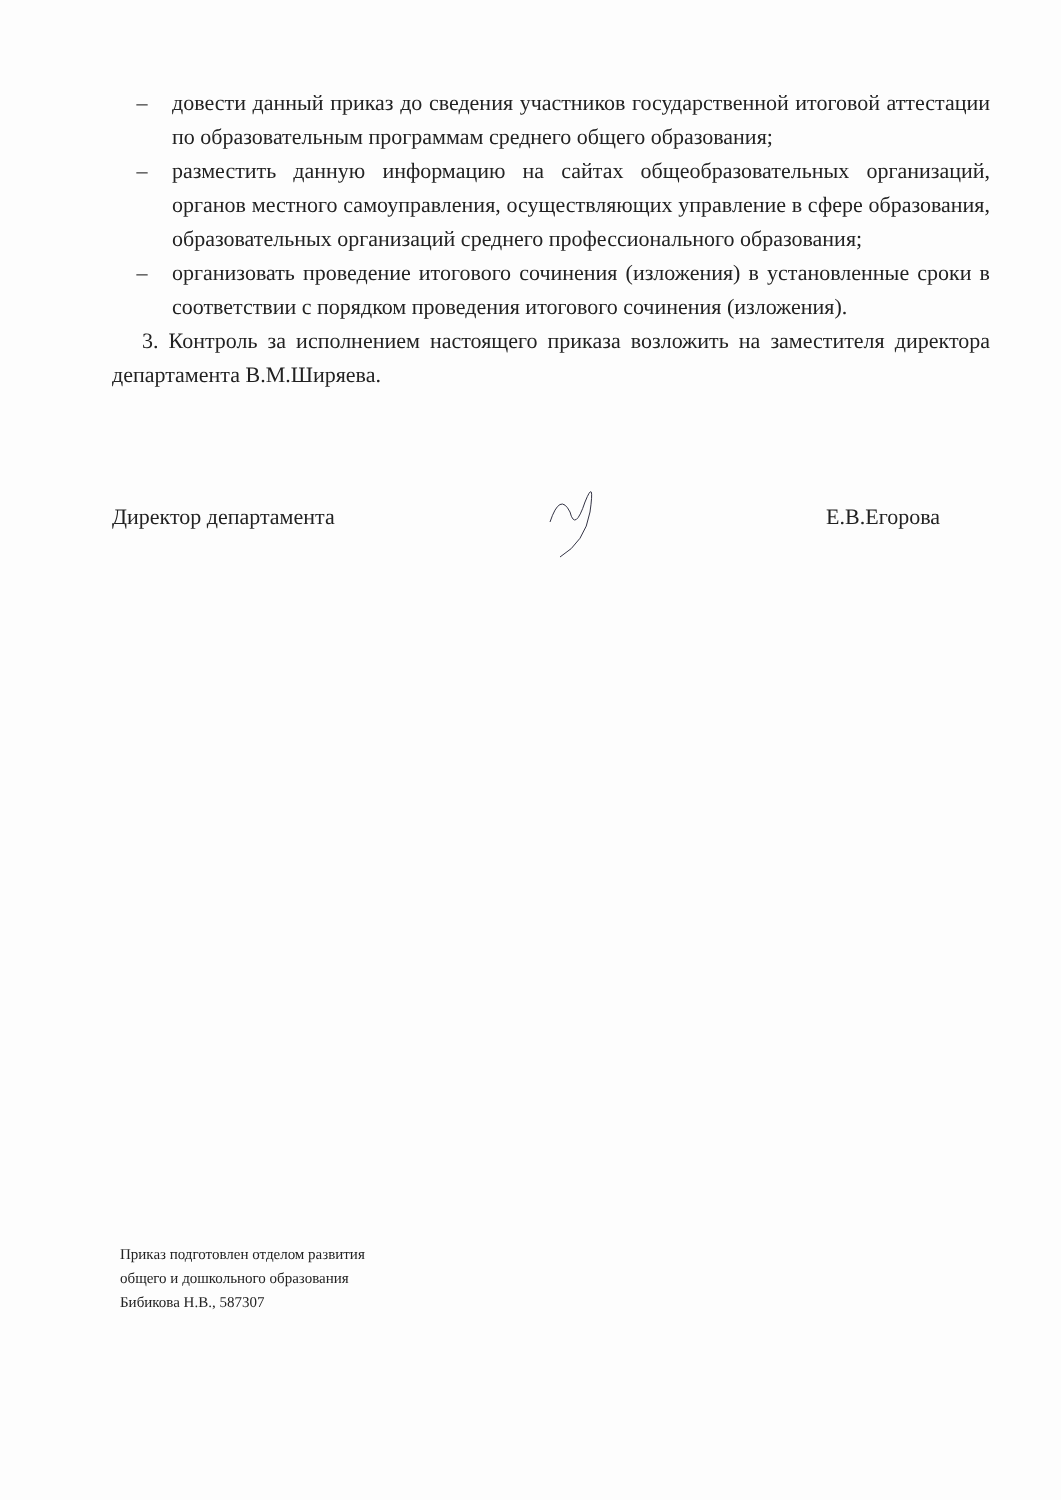– довести данный приказ до сведения участников государственной итоговой аттестации по образовательным программам среднего общего образования;
– разместить данную информацию на сайтах общеобразовательных организаций, органов местного самоуправления, осуществляющих управление в сфере образования, образовательных организаций среднего профессионального образования;
– организовать проведение итогового сочинения (изложения) в установленные сроки в соответствии с порядком проведения итогового сочинения (изложения).
3. Контроль за исполнением настоящего приказа возложить на заместителя директора департамента В.М.Ширяева.
Директор департамента Е.В.Егорова
Приказ подготовлен отделом развития
общего и дошкольного образования
Бибикова Н.В., 587307